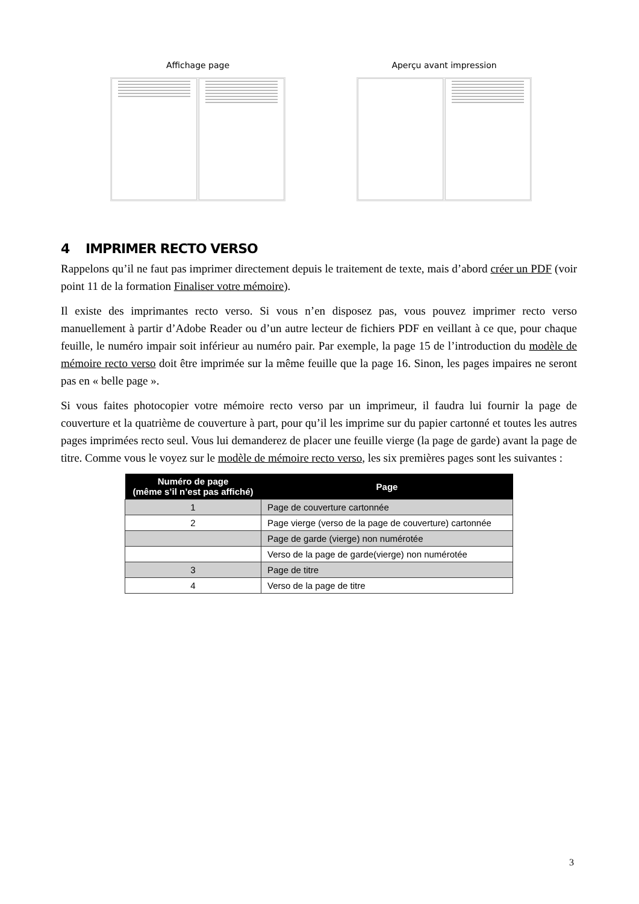Affichage page Aperçu avant impression
4 IMPRIMER RECTO VERSO
Rappelons qu’il ne faut pas imprimer directement depuis le traitement de texte, mais d’abord créer un PDF (voir point 11 de la formation Finaliser votre mémoire).
Il existe des imprimantes recto verso. Si vous n’en disposez pas, vous pouvez imprimer recto verso manuellement à partir d’Adobe Reader ou d’un autre lecteur de fichiers PDF en veillant à ce que, pour chaque feuille, le numéro impair soit inférieur au numéro pair. Par exemple, la page 15 de l’introduction du modèle de mémoire recto verso doit être imprimée sur la même feuille que la page 16. Sinon, les pages impaires ne seront pas en « belle page ».
Si vous faites photocopier votre mémoire recto verso par un imprimeur, il faudra lui fournir la page de couverture et la quatrième de couverture à part, pour qu’il les imprime sur du papier cartonné et toutes les autres pages imprimées recto seul. Vous lui demanderez de placer une feuille vierge (la page de garde) avant la page de titre. Comme vous le voyez sur le modèle de mémoire recto verso, les six premières pages sont les suivantes :
| Numéro de page (même s’il n’est pas affiché) | Page |
| --- | --- |
| 1 | Page de couverture cartonnée |
| 2 | Page vierge (verso de la page de couverture) cartonnée |
| | Page de garde (vierge) non numérotée |
| | Verso de la page de garde(vierge) non numérotée |
| 3 | Page de titre |
| 4 | Verso de la page de titre |
3